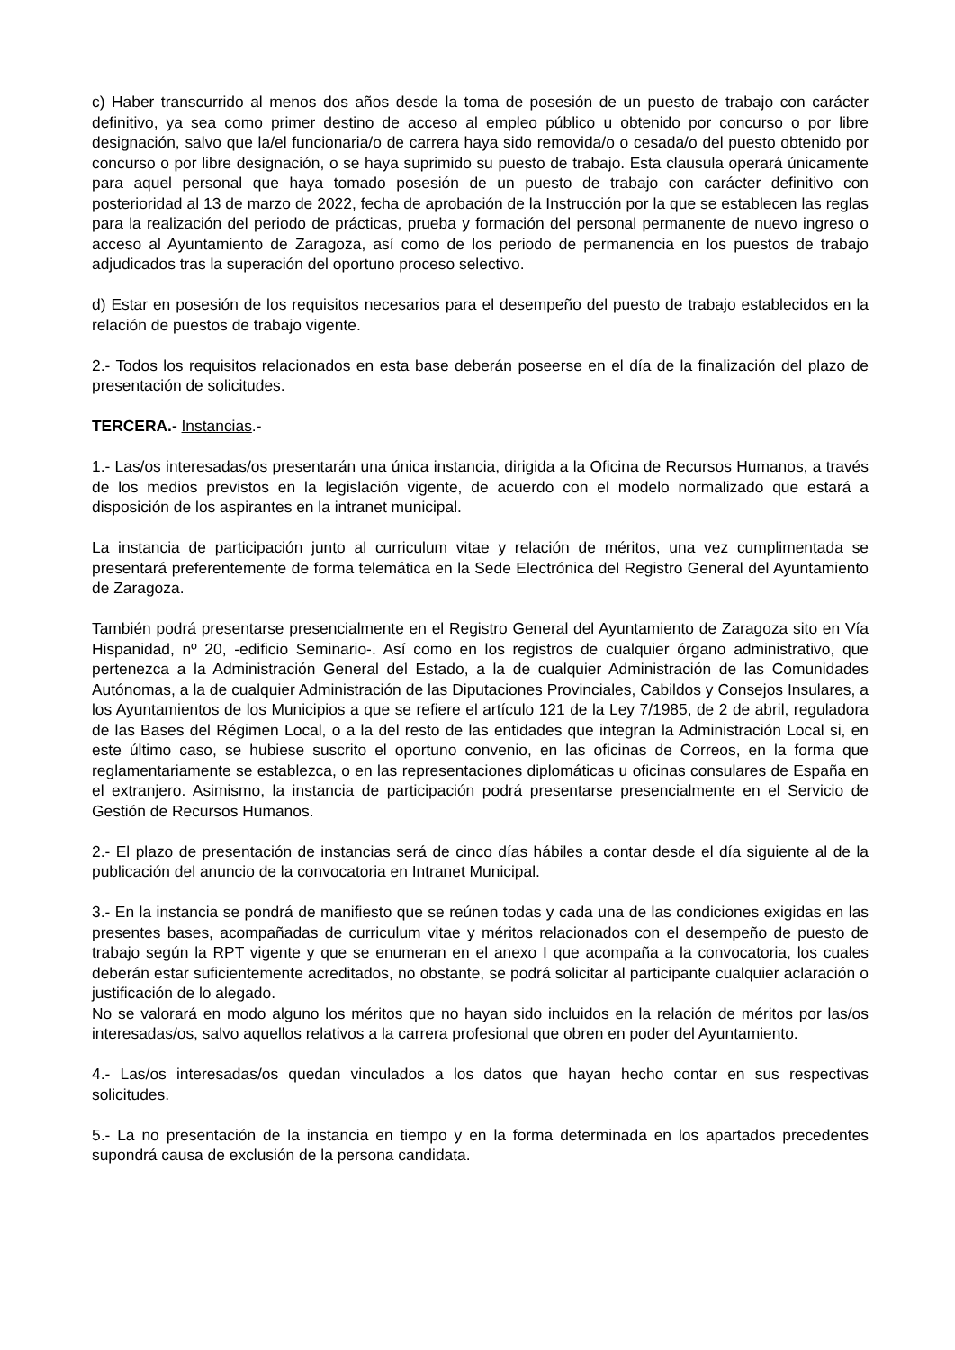c) Haber transcurrido al menos dos años desde la toma de posesión de un puesto de trabajo con carácter definitivo, ya sea como primer destino de acceso al empleo público u obtenido por concurso o por libre designación, salvo que la/el funcionaria/o de carrera haya sido removida/o o cesada/o del puesto obtenido por concurso o por libre designación, o se haya suprimido su puesto de trabajo. Esta clausula operará únicamente para aquel personal que haya tomado posesión de un puesto de trabajo con carácter definitivo con posterioridad al 13 de marzo de 2022, fecha de aprobación de la Instrucción por la que se establecen las reglas para la realización del periodo de prácticas, prueba y formación del personal permanente de nuevo ingreso o acceso al Ayuntamiento de Zaragoza, así como de los periodo de permanencia en los puestos de trabajo adjudicados tras la superación del oportuno proceso selectivo.
d) Estar en posesión de los requisitos necesarios para el desempeño del puesto de trabajo establecidos en la relación de puestos de trabajo vigente.
2.- Todos los requisitos relacionados en esta base deberán poseerse en el día de la finalización del plazo de presentación de solicitudes.
TERCERA.- Instancias.-
1.- Las/os interesadas/os presentarán una única instancia, dirigida a la Oficina de Recursos Humanos, a través de los medios previstos en la legislación vigente, de acuerdo con el modelo normalizado que estará a disposición de los aspirantes en la intranet municipal.
La instancia de participación junto al curriculum vitae y relación de méritos, una vez cumplimentada se presentará preferentemente de forma telemática en la Sede Electrónica del Registro General del Ayuntamiento de Zaragoza.
También podrá presentarse presencialmente en el Registro General del Ayuntamiento de Zaragoza sito en Vía Hispanidad, nº 20, -edificio Seminario-. Así como en los registros de cualquier órgano administrativo, que pertenezca a la Administración General del Estado, a la de cualquier Administración de las Comunidades Autónomas, a la de cualquier Administración de las Diputaciones Provinciales, Cabildos y Consejos Insulares, a los Ayuntamientos de los Municipios a que se refiere el artículo 121 de la Ley 7/1985, de 2 de abril, reguladora de las Bases del Régimen Local, o a la del resto de las entidades que integran la Administración Local si, en este último caso, se hubiese suscrito el oportuno convenio, en las oficinas de Correos, en la forma que reglamentariamente se establezca, o en las representaciones diplomáticas u oficinas consulares de España en el extranjero. Asimismo, la instancia de participación podrá presentarse presencialmente en el Servicio de Gestión de Recursos Humanos.
2.- El plazo de presentación de instancias será de cinco días hábiles a contar desde el día siguiente al de la publicación del anuncio de la convocatoria en Intranet Municipal.
3.- En la instancia se pondrá de manifiesto que se reúnen todas y cada una de las condiciones exigidas en las presentes bases, acompañadas de curriculum vitae y méritos relacionados con el desempeño de puesto de trabajo según la RPT vigente y que se enumeran en el anexo I que acompaña a la convocatoria, los cuales deberán estar suficientemente acreditados, no obstante, se podrá solicitar al participante cualquier aclaración o justificación de lo alegado.
No se valorará en modo alguno los méritos que no hayan sido incluidos en la relación de méritos por las/os interesadas/os, salvo aquellos relativos a la carrera profesional que obren en poder del Ayuntamiento.
4.- Las/os interesadas/os quedan vinculados a los datos que hayan hecho contar en sus respectivas solicitudes.
5.- La no presentación de la instancia en tiempo y en la forma determinada en los apartados precedentes supondrá causa de exclusión de la persona candidata.